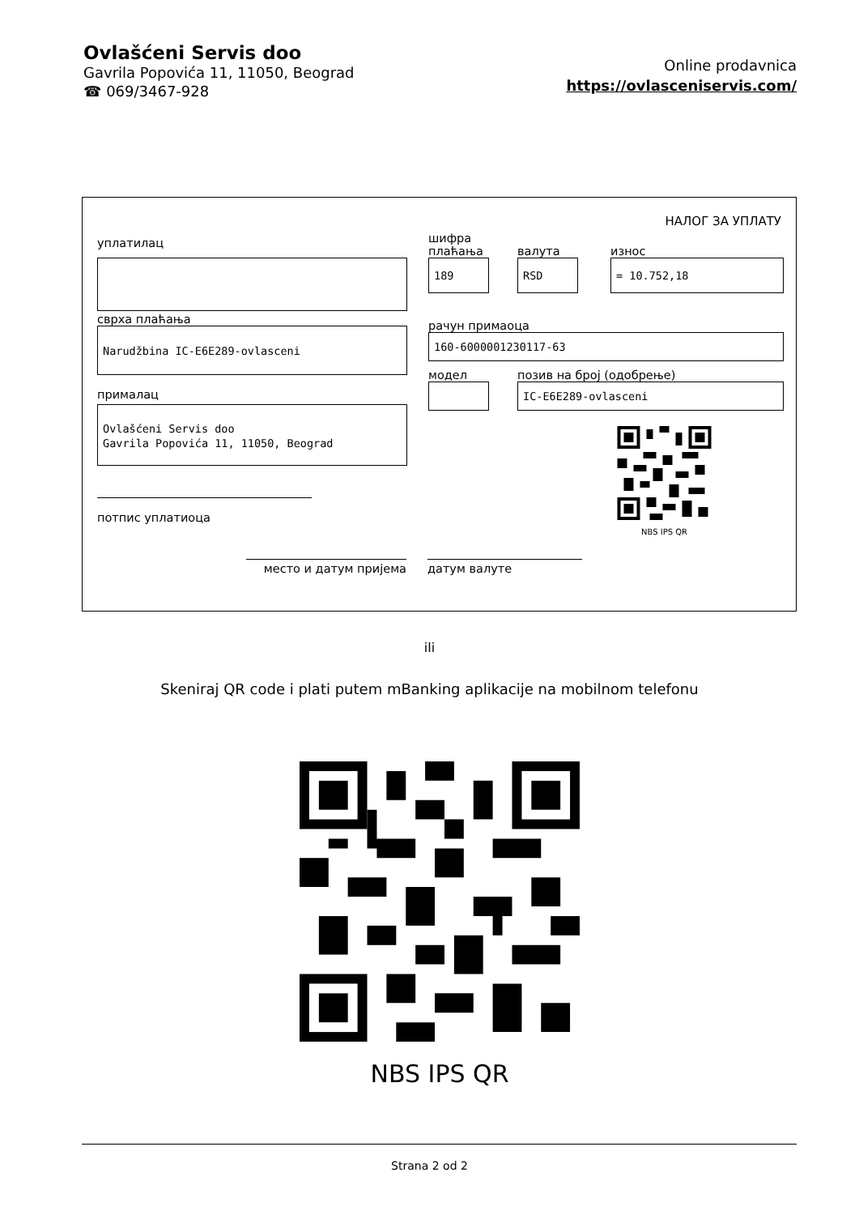Ovlašćeni Servis doo
Gavrila Popovića 11, 11050, Beograd
☎ 069/3467-928
Online prodavnica
https://ovlasceniservis.com/
НАЛОГ ЗА УПЛАТУ
уплатилац
сврха плаћања
Narudžbina IC-E6E289-ovlasceni
прималац
Ovlašćeni Servis doo
Gavrila Popovića 11, 11050, Beograd
потпис уплатиоца
шифра
плаћања
валута
износ
189 RSD = 10.752,18
рачун примаоца
160-6000001230117-63
модел
позив на број (одобрење)
IC-E6E289-ovlasceni
NBS IPS QR
место и датум пријема датум валуте
ili
Skeniraj QR code i plati putem mBanking aplikacije na mobilnom telefonu
NBS IPS QR
Strana 2 od 2